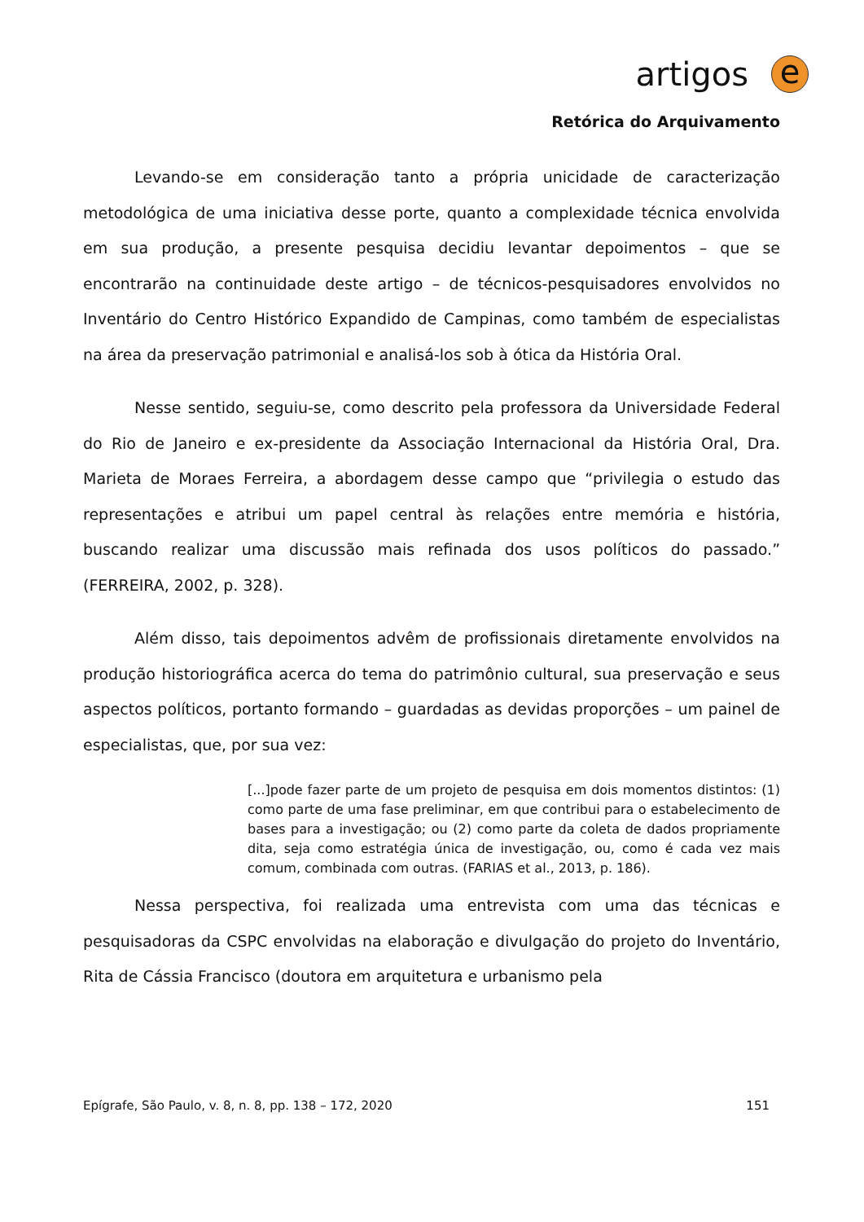artigos
e
Retórica do Arquivamento
Levando-se em consideração tanto a própria unicidade de caracterização metodológica de uma iniciativa desse porte, quanto a complexidade técnica envolvida em sua produção, a presente pesquisa decidiu levantar depoimentos – que se encontrarão na continuidade deste artigo – de técnicos-pesquisadores envolvidos no Inventário do Centro Histórico Expandido de Campinas, como também de especialistas na área da preservação patrimonial e analisá-los sob à ótica da História Oral.
Nesse sentido, seguiu-se, como descrito pela professora da Universidade Federal do Rio de Janeiro e ex-presidente da Associação Internacional da História Oral, Dra. Marieta de Moraes Ferreira, a abordagem desse campo que “privilegia o estudo das representações e atribui um papel central às relações entre memória e história, buscando realizar uma discussão mais refinada dos usos políticos do passado.” (FERREIRA, 2002, p. 328).
Além disso, tais depoimentos advêm de profissionais diretamente envolvidos na produção historiográfica acerca do tema do patrimônio cultural, sua preservação e seus aspectos políticos, portanto formando – guardadas as devidas proporções – um painel de especialistas, que, por sua vez:
[...]pode fazer parte de um projeto de pesquisa em dois momentos distintos: (1) como parte de uma fase preliminar, em que contribui para o estabelecimento de bases para a investigação; ou (2) como parte da coleta de dados propriamente dita, seja como estratégia única de investigação, ou, como é cada vez mais comum, combinada com outras. (FARIAS et al., 2013, p. 186).
Nessa perspectiva, foi realizada uma entrevista com uma das técnicas e pesquisadoras da CSPC envolvidas na elaboração e divulgação do projeto do Inventário, Rita de Cássia Francisco (doutora em arquitetura e urbanismo pela
Epígrafe, São Paulo, v. 8, n. 8, pp. 138 – 172, 2020 151